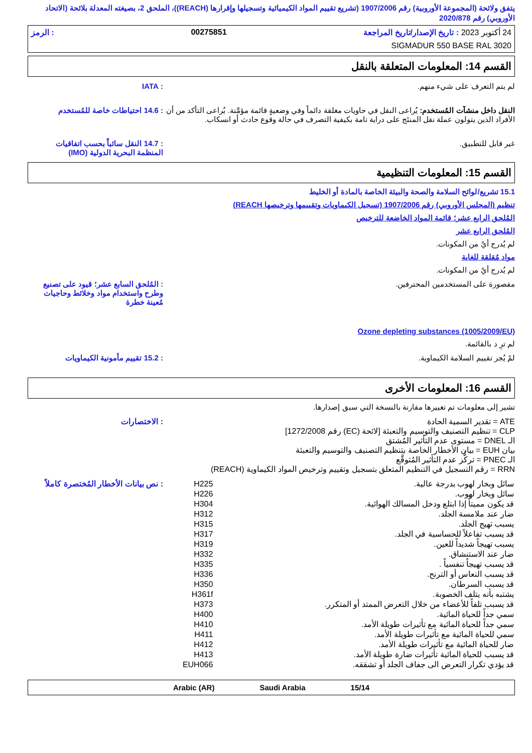يتفق ولائحة (المجموعة الأوروبية) رقم 1907/2006 (تشريع تقييم المواد الكيميائية وتسجيلها وإقرارها (REACH))، الملحق 2، بصيغته المعدلة بلائحة (الاتحاد الأوروبي) رقم 2020/878
24 أكتوبر 2023 : تاريخ الإصدار/تاريخ المراجعة 00275851: الرمز
SIGMADUR 550 BASE RAL 3020
القسم 14: المعلومات المتعلقة بالنقل
لم يتم التعرف على شيء منهم. : IATA
النقل داخل منشآت المُستخدم: يُراعى النقل في حاويات مغلقة دائماً وفي وضعيةٍ قائمة مؤمَّنة. يُراعى التأكد من أن الأفراد الذين يتولون عملة نقل المنتَج على دراية تامة بكيفية التصرف في حالة وقوع حادث أو انسكاب.
: 14.6 احتياطات خاصة للمُستخدم
غير قابل للتطبيق. : 14.7 النقل سائباً بحسب اتفاقيات المنظمة البحرية الدولية (IMO)
القسم 15: المعلومات التنظيمية
15.1 تشريع/لوائح السلامة والصحة والبيئة الخاصة بالمادة أو الخليط
تنظيم (المجلس الأوروبي) رقم 1907/2006 (تسجيل الكيماويات وتقييمها وترخيصها REACH)
المُلحق الرابع عشر؛ قائمة المواد الخاضعة للترخيص
المُلحق الرابع عشر
لم يُدرج أيٌ من المكونات.
مواد مُقلقة للغاية
لم يُدرج أيٌ من المكونات.
مقصورة على المستخدمين المحترفين.
: المُلحق السابع عشر؛ قيود على تصنيع وطرح واستخدام مواد وخلائط وحاجيات مُعينة خطرة
Ozone depleting substances (1005/2009/EU)
لم ترِ د بالقائمة.
لمْ يُجر تقييم السلامة الكيماوية.
: 15.2 تقييم مأمونية الكيماويات
القسم 16: المعلومات الأخرى
تشير إلى معلومات تم تغييرها مقارنة بالنسخة التي سبق إصدارها.
ATE = تقدير السمية الحادة
CLP = تنظيم التصنيف والتوسيم والتعبئة [لائحة (EC) رقم 1272/2008]
الـ DNEL = مستوى عدم التأثير المُشتق
بيان EUH = بيان الأخطار الخاصة بتنظيم التصنيف والتوسيم والتعبئة
الـ PNEC = تركُّز عدم التأثير المُتوقَّع
RRN = رقم التسجيل في التنظيم المتعلق بتسجيل وتقييم وترخيص المواد الكيماوية (REACH)
: الاختصارات
| سائل وبخار لهوب بدرجة عالية. | H225 |
| سائل وبخار لهوب. | H226 |
| قد يكون مميتاً إذا ابتلع ودخل المسالك الهوائية. | H304 |
| ضار عند ملامسة الجلد. | H312 |
| يسبب تهيج الجلد. | H315 |
| قد يسبب تفاعلاً للحساسية في الجلد. | H317 |
| يسبب تهيجاً شديداً للعين. | H319 |
| ضار عند الاستنشاق. | H332 |
| قد يسبب تهيجاً تنفسياً . | H335 |
| قد يسبب النعاس أو الترنح. | H336 |
| قد يسبب السرطان. | H350 |
| يشتبه بأنه يتلف الخصوبة. | H361f |
| قد يسبب تلفاً للأعضاء من خلال التعرض الممتد أو المتكرر. | H373 |
| سمي جداً للحياة المائية. | H400 |
| سمي جداً للحياة المائية مع تأثيرات طويلة الأمد. | H410 |
| سمي للحياة المائية مع تأثيرات طويلة الأمد. | H411 |
| ضار للحياة المائية مع تأثيرات طويلة الأمد. | H412 |
| قد يسبب للحياة المائية تأثيرات ضارة طويلة الأمد. | H413 |
| قد يؤدي تكرار التعرض الى جفاف الجلد أو تشققه. | EUH066 |
: نص بيانات الأخطار المُختصرة كاملاً
Arabic (AR) Saudi Arabia 15/14